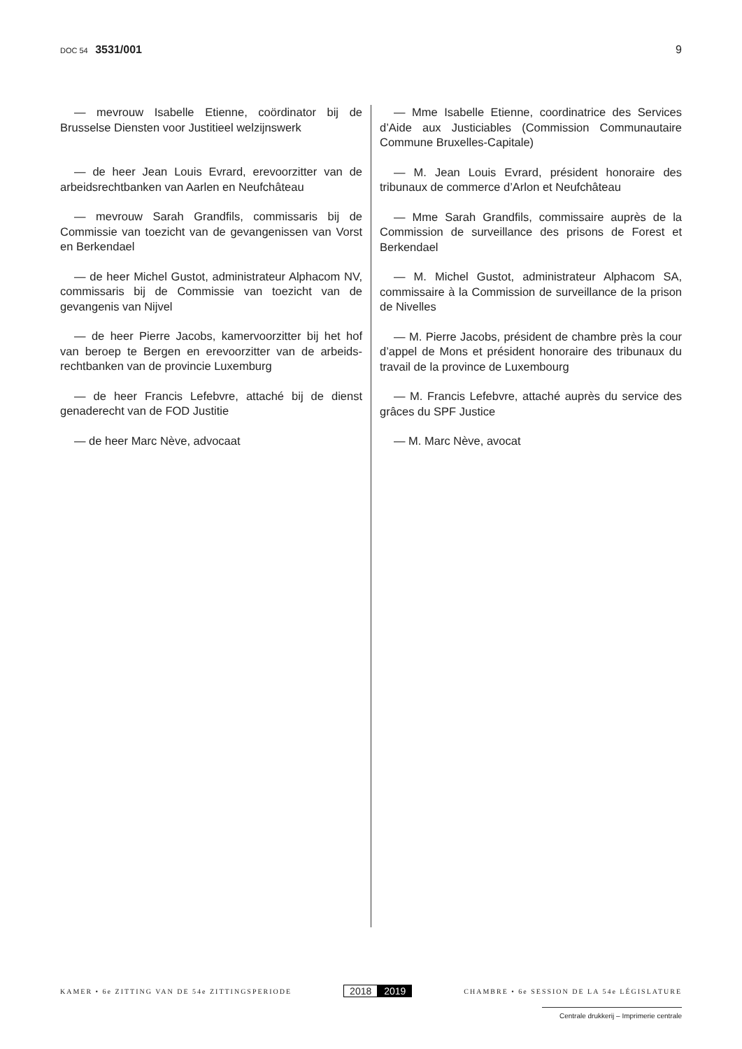DOC 54 3531/001 9
— mevrouw Isabelle Etienne, coördinator bij de Brusselse Diensten voor Justitieel welzijnswerk
— de heer Jean Louis Evrard, erevoorzitter van de arbeidsrechtbanken van Aarlen en Neufchâteau
— mevrouw Sarah Grandfils, commissaris bij de Commissie van toezicht van de gevangenissen van Vorst en Berkendael
— de heer Michel Gustot, administrateur Alphacom NV, commissaris bij de Commissie van toezicht van de gevangenis van Nijvel
— de heer Pierre Jacobs, kamervoorzitter bij het hof van beroep te Bergen en erevoorzitter van de arbeids­rechtbanken van de provincie Luxemburg
— de heer Francis Lefebvre, attaché bij de dienst genaderecht van de FOD Justitie
— de heer Marc Nève, advocaat
— Mme Isabelle Etienne, coordinatrice des Services d’Aide aux Justiciables (Commission Communautaire Commune Bruxelles-Capitale)
— M. Jean Louis Evrard, président honoraire des tribunaux de commerce d’Arlon et Neufchâteau
— Mme Sarah Grandfils, commissaire auprès de la Commission de surveillance des prisons de Forest et Berkendael
— M. Michel Gustot, administrateur Alphacom SA, commissaire à la Commission de surveillance de la prison de Nivelles
— M. Pierre Jacobs, président de chambre près la cour d’appel de Mons et président honoraire des tribu­naux du travail de la province de Luxembourg
— M. Francis Lefebvre, attaché auprès du service des grâces du SPF Justice
— M. Marc Nève, avocat
KAMER • 6e ZITTING VAN DE 54e ZITTINGSPERIODE
2018 2019
CHAMBRE • 6e SESSION DE LA 54e LÉGISLATURE
Centrale drukkerij – Imprimerie centrale